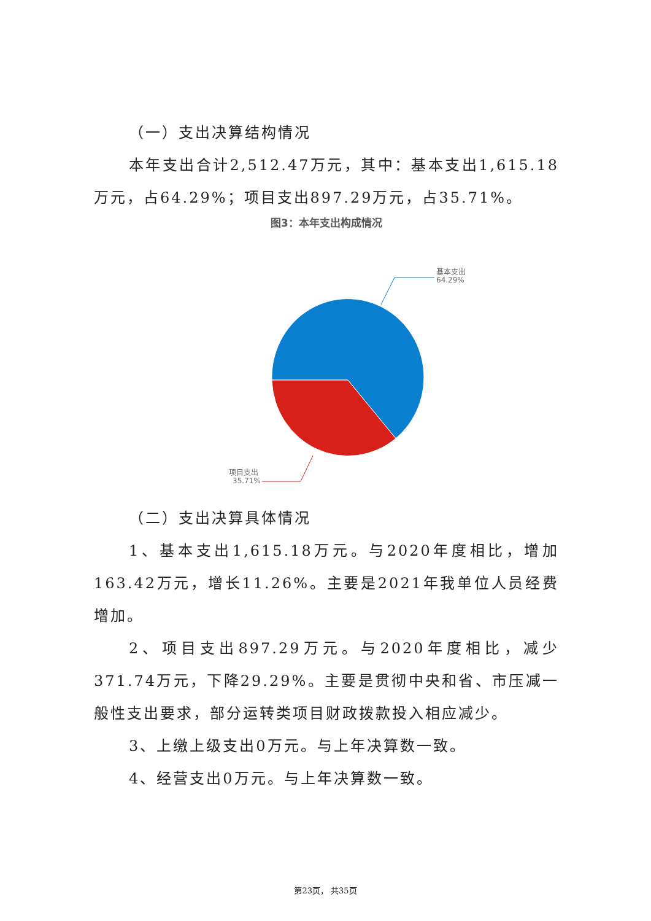（一）支出决算结构情况
本年支出合计2,512.47万元，其中：基本支出1,615.18万元，占64.29%；项目支出897.29万元，占35.71%。
图3：本年支出构成情况
基本支出
64.29%
项目支出
35.71%
（二）支出决算具体情况
1、基本支出1,615.18万元。与2020年度相比，增加163.42万元，增长11.26%。主要是2021年我单位人员经费增加。
2、项目支出897.29万元。与2020年度相比，减少371.74万元，下降29.29%。主要是贯彻中央和省、市压减一般性支出要求，部分运转类项目财政拨款投入相应减少。
3、上缴上级支出0万元。与上年决算数一致。
4、经营支出0万元。与上年决算数一致。
第23页， 共35页